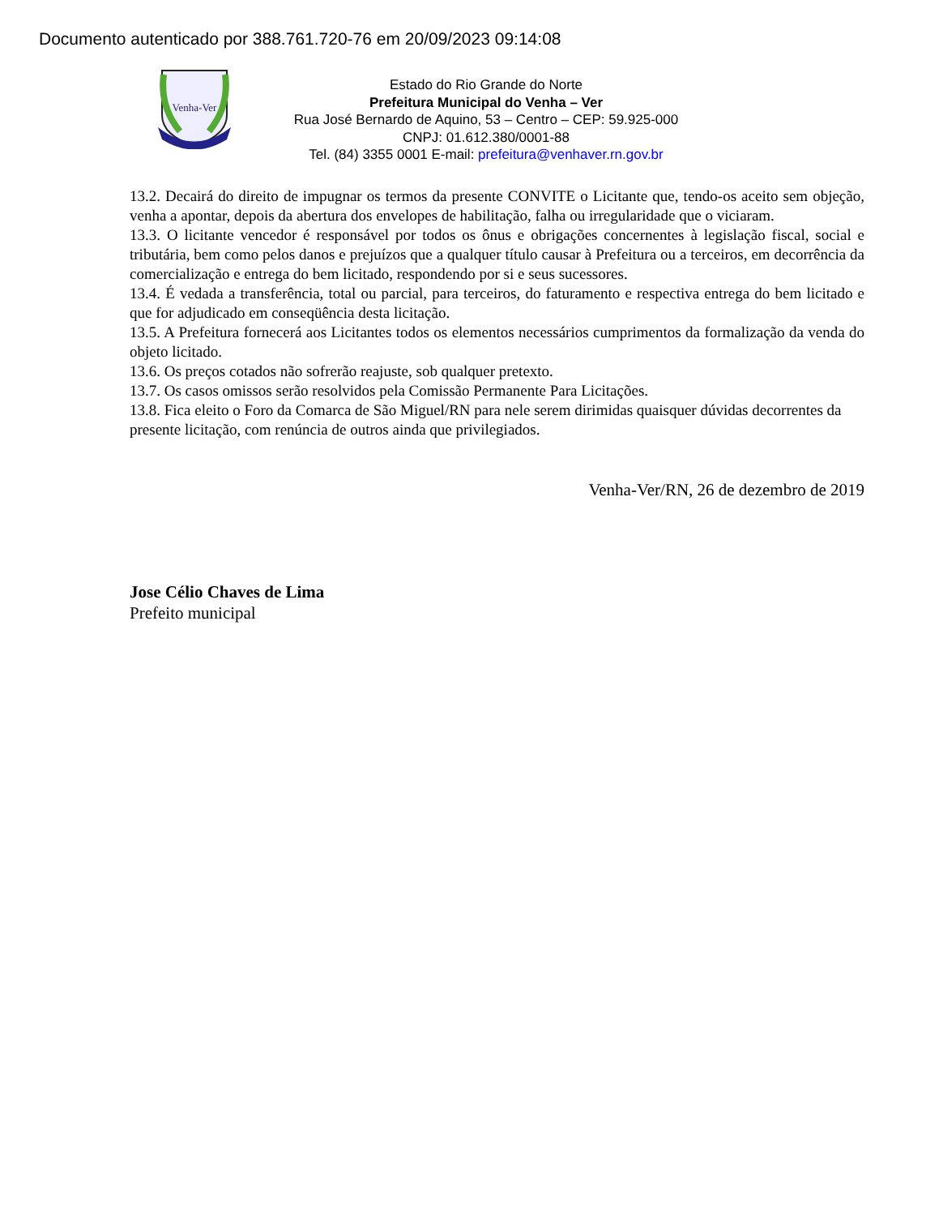Documento autenticado por 388.761.720-76 em 20/09/2023 09:14:08
Venha-Ver
Estado do Rio Grande do Norte
Prefeitura Municipal do Venha – Ver
Rua José Bernardo de Aquino, 53 – Centro – CEP: 59.925-000
CNPJ: 01.612.380/0001-88
Tel. (84) 3355 0001 E-mail: prefeitura@venhaver.rn.gov.br
13.2. Decairá do direito de impugnar os termos da presente CONVITE o Licitante que, tendo-os aceito sem objeção, venha a apontar, depois da abertura dos envelopes de habilitação, falha ou irregularidade que o viciaram.
13.3. O licitante vencedor é responsável por todos os ônus e obrigações concernentes à legislação fiscal, social e tributária, bem como pelos danos e prejuízos que a qualquer título causar à Prefeitura ou a terceiros, em decorrência da comercialização e entrega do bem licitado, respondendo por si e seus sucessores.
13.4. É vedada a transferência, total ou parcial, para terceiros, do faturamento e respectiva entrega do bem licitado e que for adjudicado em conseqüência desta licitação.
13.5. A Prefeitura fornecerá aos Licitantes todos os elementos necessários cumprimentos da formalização da venda do objeto licitado.
13.6. Os preços cotados não sofrerão reajuste, sob qualquer pretexto.
13.7. Os casos omissos serão resolvidos pela Comissão Permanente Para Licitações.
13.8. Fica eleito o Foro da Comarca de São Miguel/RN para nele serem dirimidas quaisquer dúvidas decorrentes da presente licitação, com renúncia de outros ainda que privilegiados.
Venha-Ver/RN, 26 de dezembro de 2019
Jose Célio Chaves de Lima
Prefeito municipal